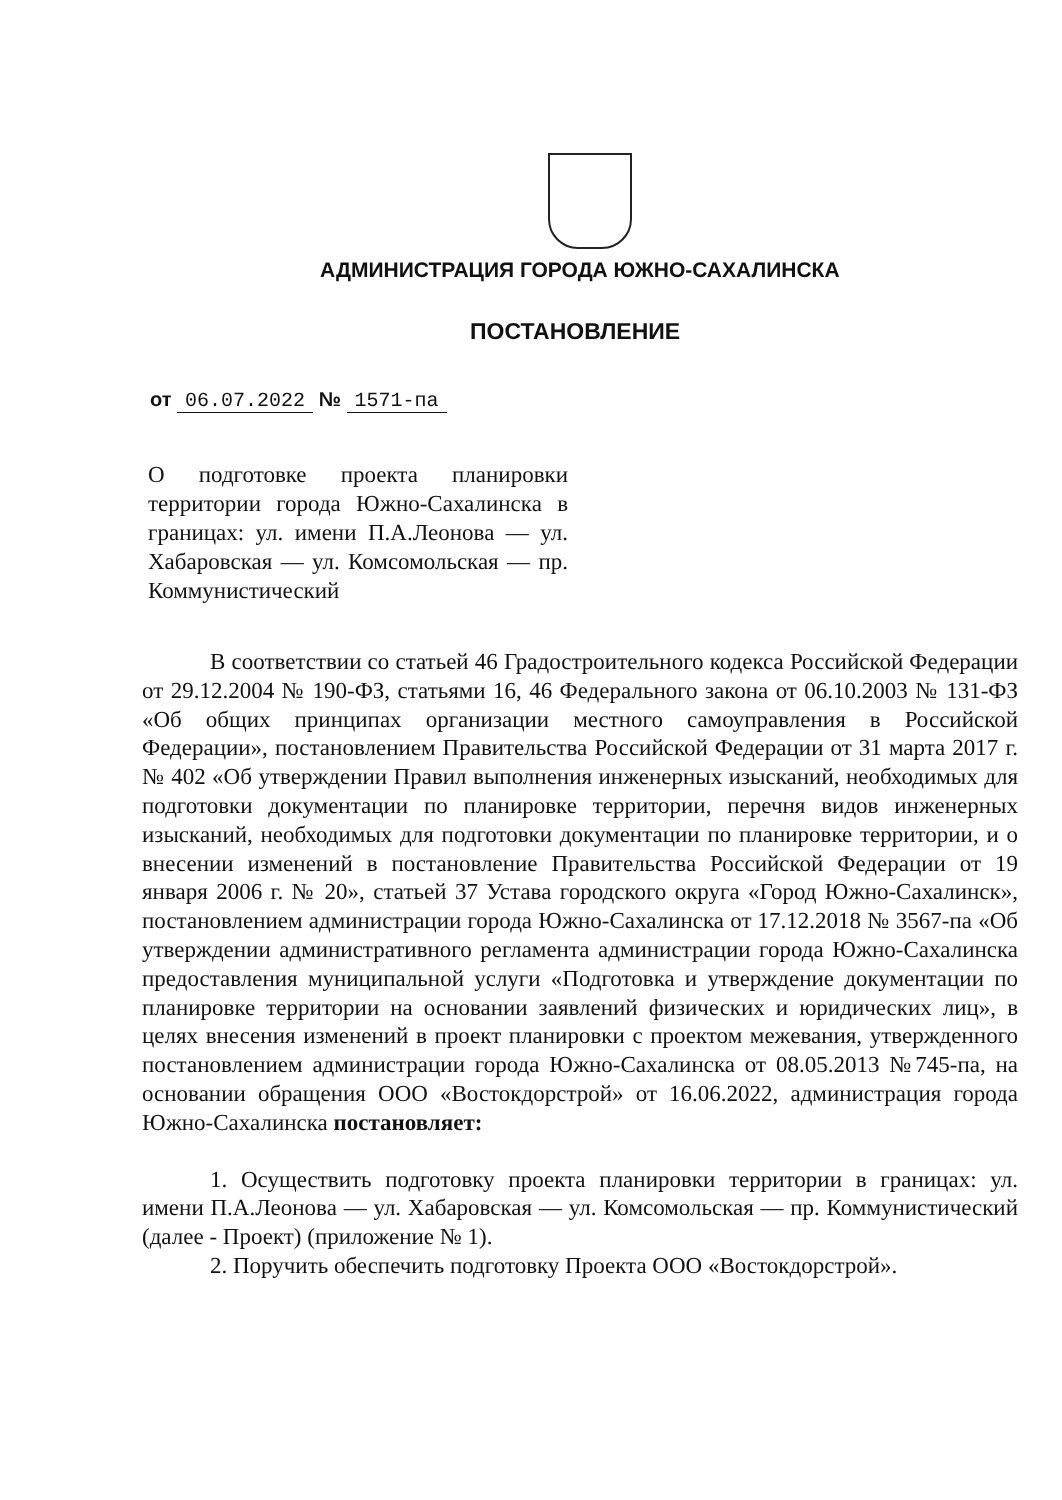АДМИНИСТРАЦИЯ ГОРОДА ЮЖНО-САХАЛИНСКА
ПОСТАНОВЛЕНИЕ
от 06.07.2022 № 1571-па
О подготовке проекта планировки территории города Южно-Сахалинска в границах: ул. имени П.А.Леонова — ул. Хабаровская — ул. Комсомольская — пр. Коммунистический
В соответствии со статьей 46 Градостроительного кодекса Российской Федерации от 29.12.2004 № 190-ФЗ, статьями 16, 46 Федерального закона от 06.10.2003 № 131-ФЗ «Об общих принципах организации местного самоуправления в Российской Федерации», постановлением Правительства Российской Федерации от 31 марта 2017 г. № 402 «Об утверждении Правил выполнения инженерных изысканий, необходимых для подготовки документации по планировке территории, перечня видов инженерных изысканий, необходимых для подготовки документации по планировке территории, и о внесении изменений в постановление Правительства Российской Федерации от 19 января 2006 г. № 20», статьей 37 Устава городского округа «Город Южно-Сахалинск», постановлением администрации города Южно-Сахалинска от 17.12.2018 № 3567-па «Об утверждении административного регламента администрации города Южно-Сахалинска предоставления муниципальной услуги «Подготовка и утверждение документации по планировке территории на основании заявлений физических и юридических лиц», в целях внесения изменений в проект планировки с проектом межевания, утвержденного постановлением администрации города Южно-Сахалинска от 08.05.2013 №745-па, на основании обращения ООО «Востокдорстрой» от 16.06.2022, администрация города Южно-Сахалинска постановляет:
1. Осуществить подготовку проекта планировки территории в границах: ул. имени П.А.Леонова — ул. Хабаровская — ул. Комсомольская — пр. Коммунистический (далее - Проект) (приложение № 1).
2. Поручить обеспечить подготовку Проекта ООО «Востокдорстрой».